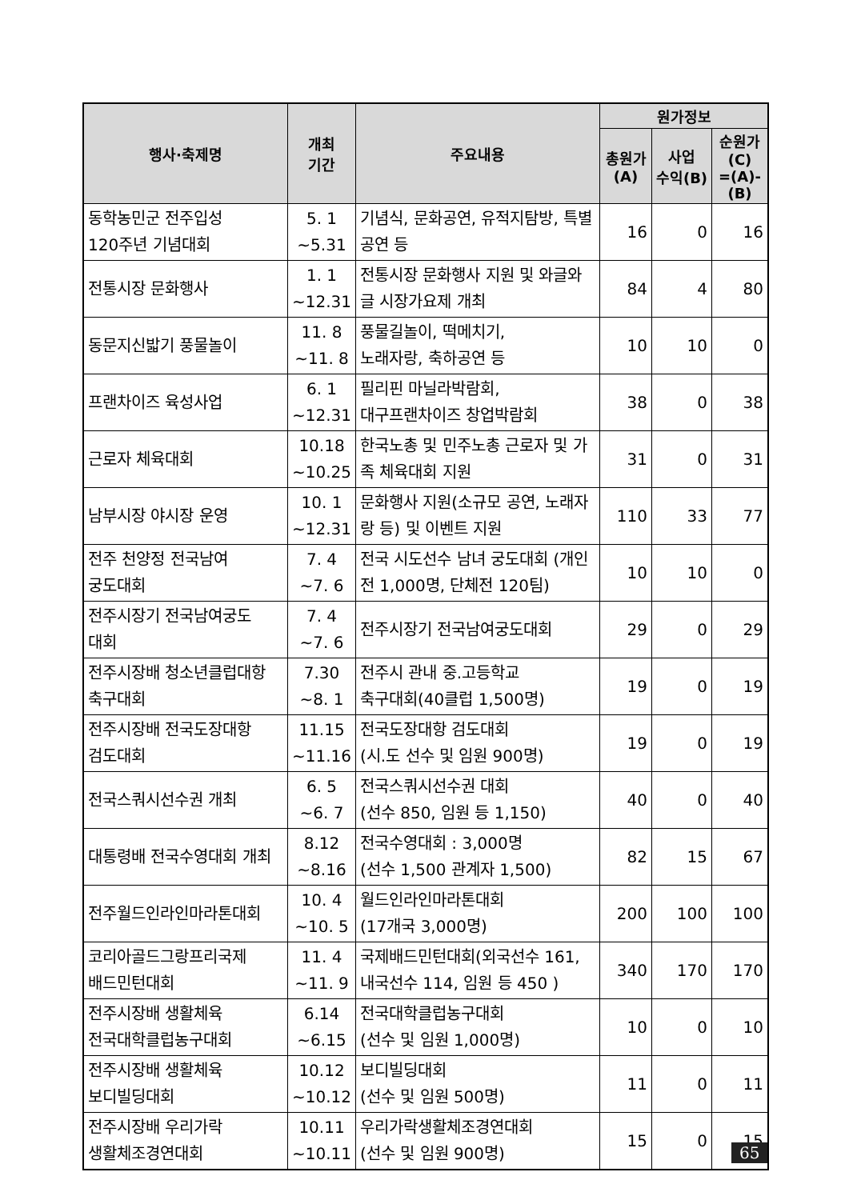| 행사·축제명 | 개최 기간 | 주요내용 | 원가정보 | | |
| --- | --- | --- | --- | --- | --- |
| | | | 총원가 (A) | 사업 수익(B) | 순원가 (C) =(A)-(B) |
| 동학농민군 전주입성 120주년 기념대회 | 5. 1 ~5.31 | 기념식, 문화공연, 유적지탐방, 특별공연 등 | 16 | 0 | 16 |
| 전통시장 문화행사 | 1. 1 ~12.31 | 전통시장 문화행사 지원 및 와글와글 시장가요제 개최 | 84 | 4 | 80 |
| 동문지신밟기 풍물놀이 | 11. 8 ~11. 8 | 풍물길놀이, 떡메치기, 노래자랑, 축하공연 등 | 10 | 10 | 0 |
| 프랜차이즈 육성사업 | 6. 1 ~12.31 | 필리핀 마닐라박람회, 대구프랜차이즈 창업박람회 | 38 | 0 | 38 |
| 근로자 체육대회 | 10.18 ~10.25 | 한국노총 및 민주노총 근로자 및 가족 체육대회 지원 | 31 | 0 | 31 |
| 남부시장 야시장 운영 | 10. 1 ~12.31 | 문화행사 지원(소규모 공연, 노래자랑 등) 및 이벤트 지원 | 110 | 33 | 77 |
| 전주 천양정 전국남여 궁도대회 | 7. 4 ~7. 6 | 전국 시도선수 남녀 궁도대회 (개인전 1,000명, 단체전 120팀) | 10 | 10 | 0 |
| 전주시장기 전국남여궁도 대회 | 7. 4 ~7. 6 | 전주시장기 전국남여궁도대회 | 29 | 0 | 29 |
| 전주시장배 청소년클럽대항 축구대회 | 7.30 ~8. 1 | 전주시 관내 중.고등학교 축구대회(40클럽 1,500명) | 19 | 0 | 19 |
| 전주시장배 전국도장대항 검도대회 | 11.15 ~11.16 | 전국도장대항 검도대회 (시.도 선수 및 임원 900명) | 19 | 0 | 19 |
| 전국스쿼시선수권 개최 | 6. 5 ~6. 7 | 전국스쿼시선수권 대회 (선수 850, 임원 등 1,150) | 40 | 0 | 40 |
| 대통령배 전국수영대회 개최 | 8.12 ~8.16 | 전국수영대회 : 3,000명 (선수 1,500 관계자 1,500) | 82 | 15 | 67 |
| 전주월드인라인마라톤대회 | 10. 4 ~10. 5 | 월드인라인마라톤대회 (17개국 3,000명) | 200 | 100 | 100 |
| 코리아골드그랑프리국제 배드민턴대회 | 11. 4 ~11. 9 | 국제배드민턴대회(외국선수 161, 내국선수 114, 임원 등 450 ) | 340 | 170 | 170 |
| 전주시장배 생활체육 전국대학클럽농구대회 | 6.14 ~6.15 | 전국대학클럽농구대회 (선수 및 임원 1,000명) | 10 | 0 | 10 |
| 전주시장배 생활체육 보디빌딩대회 | 10.12 ~10.12 | 보디빌딩대회 (선수 및 임원 500명) | 11 | 0 | 11 |
| 전주시장배 우리가락 생활체조경연대회 | 10.11 ~10.11 | 우리가락생활체조경연대회 (선수 및 임원 900명) | 15 | 0 | 15 |
65